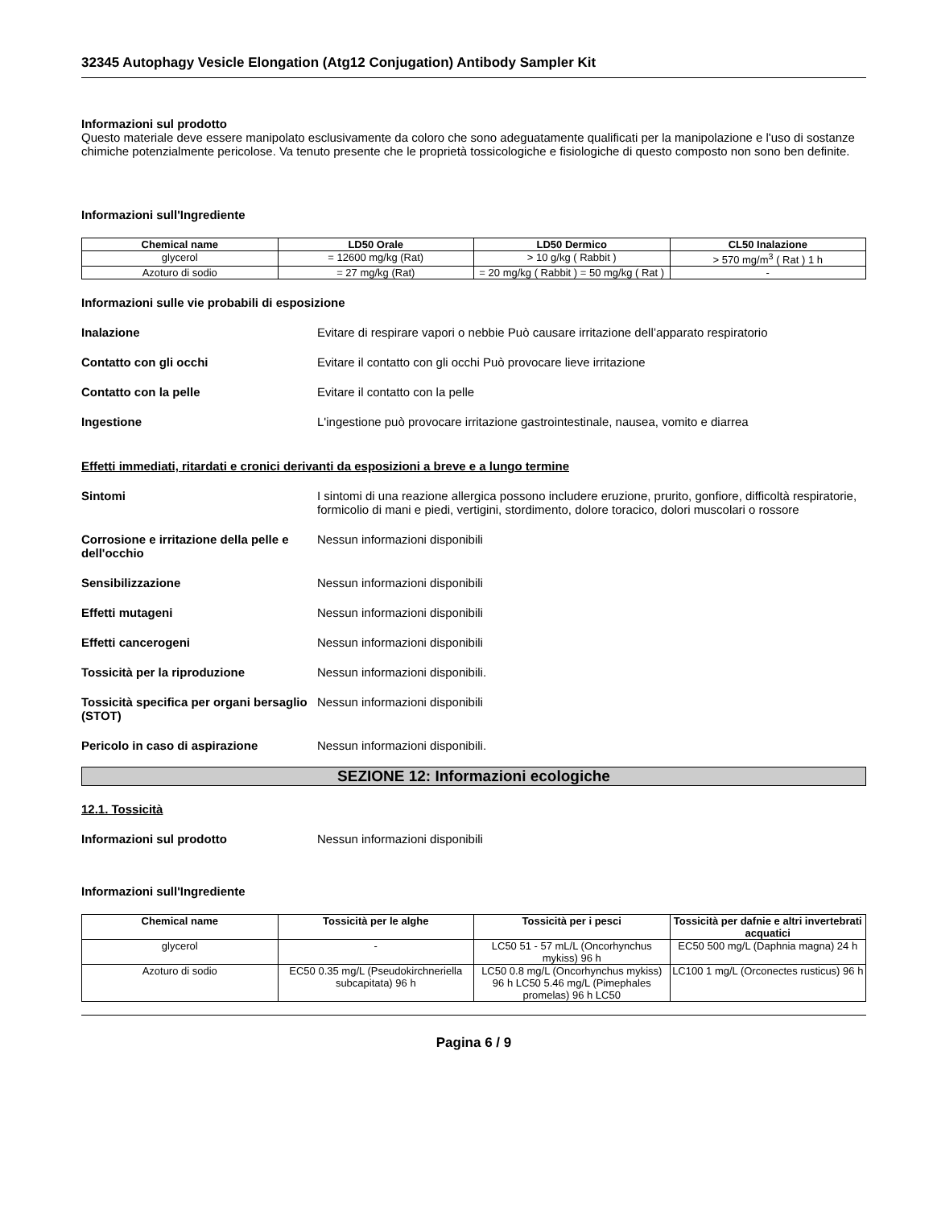32345 Autophagy Vesicle Elongation (Atg12 Conjugation) Antibody Sampler Kit
Informazioni sul prodotto
Questo materiale deve essere manipolato esclusivamente da coloro che sono adeguatamente qualificati per la manipolazione e l'uso di sostanze chimiche potenzialmente pericolose. Va tenuto presente che le proprietà tossicologiche e fisiologiche di questo composto non sono ben definite.
Informazioni sull'Ingrediente
| Chemical name | LD50 Orale | LD50 Dermico | CL50 Inalazione |
| --- | --- | --- | --- |
| glycerol | = 12600 mg/kg (Rat) | > 10 g/kg ( Rabbit ) | > 570 mg/m<sup>3</sup> ( Rat ) 1 h |
| Azoturo di sodio | = 27 mg/kg (Rat) | = 20 mg/kg ( Rabbit ) = 50 mg/kg ( Rat ) | - |
Informazioni sulle vie probabili di esposizione
Inalazione Evitare di respirare vapori o nebbie Può causare irritazione dell’apparato respiratorio
Contatto con gli occhi Evitare il contatto con gli occhi Può provocare lieve irritazione
Contatto con la pelle Evitare il contatto con la pelle
Ingestione L'ingestione può provocare irritazione gastrointestinale, nausea, vomito e diarrea
Effetti immediati, ritardati e cronici derivanti da esposizioni a breve e a lungo termine
Sintomi I sintomi di una reazione allergica possono includere eruzione, prurito, gonfiore, difficoltà respiratorie, formicolio di mani e piedi, vertigini, stordimento, dolore toracico, dolori muscolari o rossore
Corrosione e irritazione della pelle e dell'occhio
Nessun informazioni disponibili
Sensibilizzazione Nessun informazioni disponibili
Effetti mutageni Nessun informazioni disponibili
Effetti cancerogeni Nessun informazioni disponibili
Tossicità per la riproduzione Nessun informazioni disponibili.
Tossicità specifica per organi bersaglio (STOT)
Nessun informazioni disponibili
Pericolo in caso di aspirazione Nessun informazioni disponibili.
SEZIONE 12: Informazioni ecologiche
12.1. Tossicità
Informazioni sul prodotto Nessun informazioni disponibili
Informazioni sull'Ingrediente
| Chemical name | Tossicità per le alghe | Tossicità per i pesci | Tossicità per dafnie e altri invertebrati acquatici |
| --- | --- | --- | --- |
| glycerol | - | LC50 51 - 57 mL/L (Oncorhynchus mykiss) 96 h | EC50 500 mg/L (Daphnia magna) 24 h |
| Azoturo di sodio | EC50 0.35 mg/L (Pseudokirchneriella subcapitata) 96 h | LC50 0.8 mg/L (Oncorhynchus mykiss) 96 h LC50 5.46 mg/L (Pimephales promelas) 96 h LC50 | LC100 1 mg/L (Orconectes rusticus) 96 h |
Pagina 6 / 9